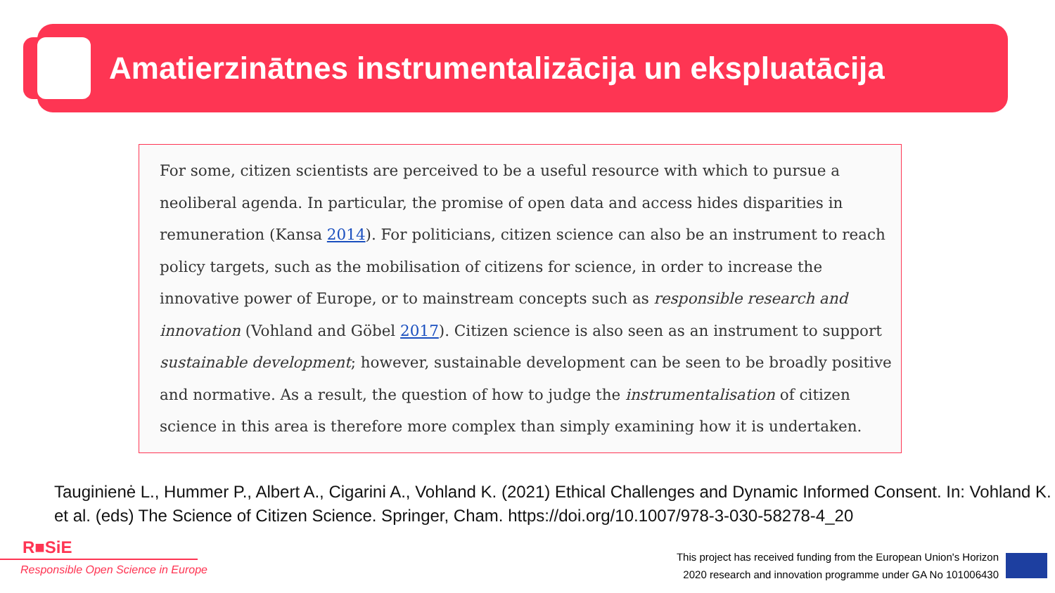Amatierzinātnes instrumentalizācija un ekspluatācija
For some, citizen scientists are perceived to be a useful resource with which to pursue a neoliberal agenda. In particular, the promise of open data and access hides disparities in remuneration (Kansa 2014). For politicians, citizen science can also be an instrument to reach policy targets, such as the mobilisation of citizens for science, in order to increase the innovative power of Europe, or to mainstream concepts such as responsible research and innovation (Vohland and Göbel 2017). Citizen science is also seen as an instrument to support sustainable development; however, sustainable development can be seen to be broadly positive and normative. As a result, the question of how to judge the instrumentalisation of citizen science in this area is therefore more complex than simply examining how it is undertaken.
Tauginienė L., Hummer P., Albert A., Cigarini A., Vohland K. (2021) Ethical Challenges and Dynamic Informed Consent. In: Vohland K. et al. (eds) The Science of Citizen Science. Springer, Cham. https://doi.org/10.1007/978-3-030-58278-4_20
R■SiE
Responsible Open Science in Europe
This project has received funding from the European Union's Horizon
2020 research and innovation programme under GA No 101006430